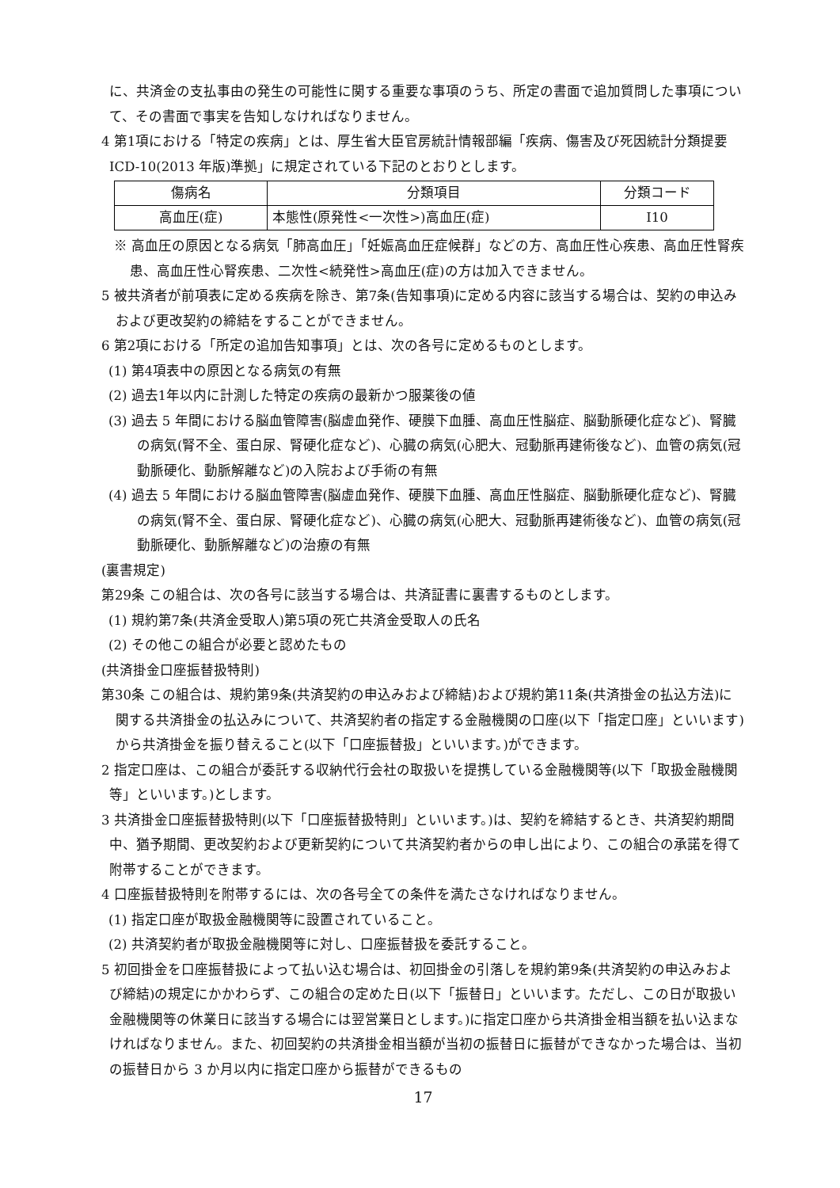に、共済金の支払事由の発生の可能性に関する重要な事項のうち、所定の書面で追加質問した事項について、その書面で事実を告知しなければなりません。
4 第1項における「特定の疾病」とは、厚生省大臣官房統計情報部編「疾病、傷害及び死因統計分類提要 ICD-10(2013 年版)準拠」に規定されている下記のとおりとします。
| 傷病名 | 分類項目 | 分類コード |
| 高血圧(症) | 本態性(原発性<一次性>)高血圧(症) | I10 |
※ 高血圧の原因となる病気「肺高血圧」「妊娠高血圧症候群」などの方、高血圧性心疾患、高血圧性腎疾患、高血圧性心腎疾患、二次性<続発性>高血圧(症)の方は加入できません。
5 被共済者が前項表に定める疾病を除き、第7条(告知事項)に定める内容に該当する場合は、契約の申込みおよび更改契約の締結をすることができません。
6 第2項における「所定の追加告知事項」とは、次の各号に定めるものとします。
(1) 第4項表中の原因となる病気の有無
(2) 過去1年以内に計測した特定の疾病の最新かつ服薬後の値
(3) 過去 5 年間における脳血管障害(脳虚血発作、硬膜下血腫、高血圧性脳症、脳動脈硬化症など)、腎臓の病気(腎不全、蛋白尿、腎硬化症など)、心臓の病気(心肥大、冠動脈再建術後など)、血管の病気(冠動脈硬化、動脈解離など)の入院および手術の有無
(4) 過去 5 年間における脳血管障害(脳虚血発作、硬膜下血腫、高血圧性脳症、脳動脈硬化症など)、腎臓の病気(腎不全、蛋白尿、腎硬化症など)、心臓の病気(心肥大、冠動脈再建術後など)、血管の病気(冠動脈硬化、動脈解離など)の治療の有無
(裏書規定)
第29条 この組合は、次の各号に該当する場合は、共済証書に裏書するものとします。
(1) 規約第7条(共済金受取人)第5項の死亡共済金受取人の氏名
(2) その他この組合が必要と認めたもの
(共済掛金口座振替扱特則)
第30条 この組合は、規約第9条(共済契約の申込みおよび締結)および規約第11条(共済掛金の払込方法)に関する共済掛金の払込みについて、共済契約者の指定する金融機関の口座(以下「指定口座」といいます)から共済掛金を振り替えること(以下「口座振替扱」といいます。)ができます。
2 指定口座は、この組合が委託する収納代行会社の取扱いを提携している金融機関等(以下「取扱金融機関等」といいます。)とします。
3 共済掛金口座振替扱特則(以下「口座振替扱特則」といいます。)は、契約を締結するとき、共済契約期間中、猶予期間、更改契約および更新契約について共済契約者からの申し出により、この組合の承諾を得て附帯することができます。
4 口座振替扱特則を附帯するには、次の各号全ての条件を満たさなければなりません。
(1) 指定口座が取扱金融機関等に設置されていること。
(2) 共済契約者が取扱金融機関等に対し、口座振替扱を委託すること。
5 初回掛金を口座振替扱によって払い込む場合は、初回掛金の引落しを規約第9条(共済契約の申込みおよび締結)の規定にかかわらず、この組合の定めた日(以下「振替日」といいます。ただし、この日が取扱い金融機関等の休業日に該当する場合には翌営業日とします。)に指定口座から共済掛金相当額を払い込まなければなりません。また、初回契約の共済掛金相当額が当初の振替日に振替ができなかった場合は、当初の振替日から 3 か月以内に指定口座から振替ができるもの
17